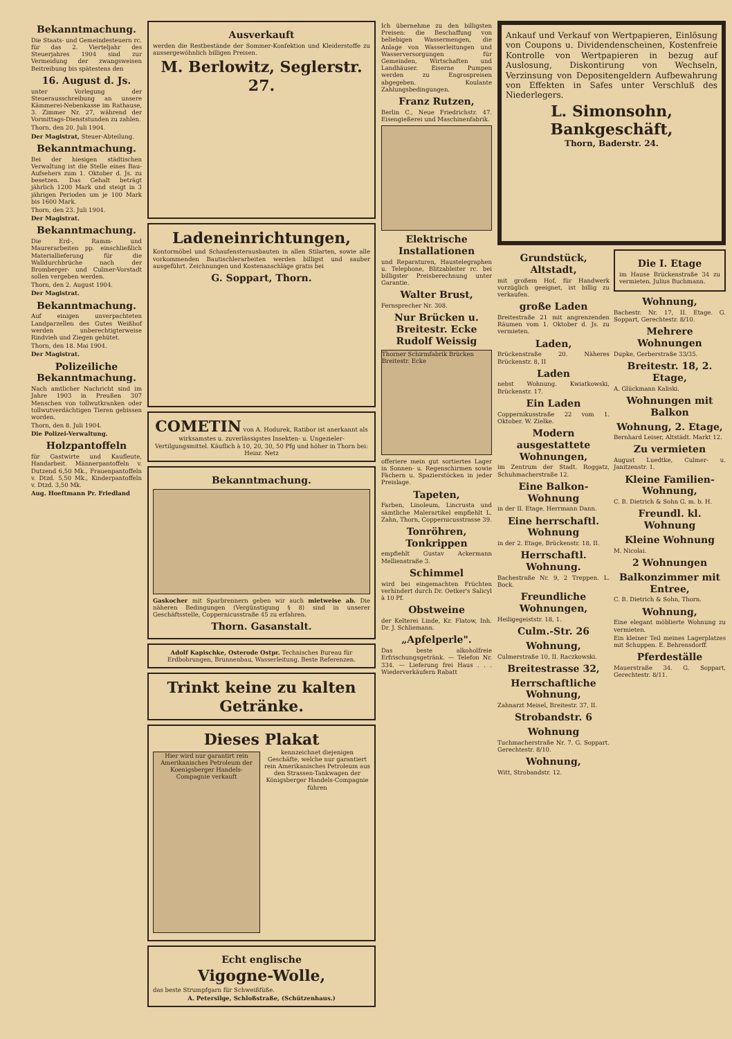Bekanntmachung.
Die Staats- und Gemeindesteuern rc. für das 2. Vierteljahr des Steuerjahres 1904 sind zur Vermeidung der zwangsweisen Beitreibung bis spätestens den
16. August d. Js.
unter Vorlegung der Steuerausschreibung an unsere Kämmerei-Nebenkasse im Rathause, 3. Zimmer Nr. 27, während der Vormittags-Dienststunden zu zahlen.
Thorn, den 20. Juli 1904.
Der Magistrat, Steuer-Abteilung.
Bekanntmachung.
Bei der hiesigen städtischen Verwaltung ist die Stelle eines Bau-Aufsehers zum 1. Oktober d. Js. zu besetzen. Das Gehalt beträgt jährlich 1200 Mark und steigt in 3 jährigen Perioden um je 100 Mark bis 1600 Mark.
Thorn, den 23. Juli 1904.
Der Magistrat.
Bekanntmachung.
Die Erd-, Ramm- und Maurerarbeiten pp. einschließlich Materiallieferung für die Walldurchbrüche nach der Bromberger- und Culmer-Vorstadt sollen vergeben werden.
Thorn, den 2. August 1904.
Der Magistrat.
Bekanntmachung.
Auf einigen unverpachteten Landparzellen des Gutes Weißhof werden unberechtigterweise Rindvieh und Ziegen gehütet.
Thorn, den 18. Mai 1904.
Der Magistrat.
Polizeiliche Bekanntmachung.
Nach amtlicher Nachricht sind im Jahre 1903 in Preußen 307 Menschen von tollwutkranken oder tollwutverdächtigen Tieren gebissen worden.
Thorn, den 8. Juli 1904.
Die Polizei-Verwaltung.
Holzpantoffeln
für Gastwirte und Kaufleute, Handarbeit. Männerpantoffeln v. Dutzend 6,50 Mk., Frauenpantoffeln v. Dtzd. 5,50 Mk., Kinderpantoffeln v. Dtzd. 3,50 Mk.
Aug. Hoeftmann Pr. Friedland
Ausverkauft
werden die Restbestände der Sommer-Konfektion und Kleiderstoffe zu aussergewöhnlich billigen Preisen.
M. Berlowitz, Seglerstr. 27.
Ladeneinrichtungen,
Kontormöbel und Schaufensterausbauten in allen Stilarten, sowie alle vorkommenden Bautischlerarbeiten werden billigst und sauber ausgeführt. Zeichnungen und Kostenanschläge gratis bei
G. Soppart, Thorn.
COMETIN von A. Hodurek, Ratibor ist anerkannt als wirksamstes u. zuverlässigstes Insekten- u. Ungezieler-Vertilgungsmittel. Käuflich à 10, 20, 30, 50 Pfg und höher in Thorn bei: Heinr. Netz
Bekanntmachung.
Gaskocher mit Sparbrennern geben wir auch mietweise ab. Die näheren Bedingungen (Vergünstigung § 8) sind in unserer Geschäftsstelle, Coppernicusstraße 45 zu erfahren.
Thorn. Gasanstalt.
Adolf Kapischke, Osterode Ostpr. Technisches Bureau für Erdbohrungen, Brunnenbau, Wasserleitung. Beste Referenzen.
Trinkt keine zu kalten Getränke.
Dieses Plakat
Hier wird nur garantirt rein Amerikanisches Petroleum der Koenigsberger Handels-Compagnie verkauft
kennzeichnet diejenigen Geschäfte, welche nur garantiert rein Amerikanisches Petroleum aus den Strassen-Tankwagen der Königsberger Handels-Compagnie führen
Echt englische
Vigogne-Wolle,
das beste Strumpfgarn für Schweißfüße.
A. Petersilge, Schloßstraße, (Schützenhaus.)
Ich übernehme zu den billigsten Preisen: die Beschaffung von beliebigen Wassermengen, die Anlage von Wasserleitungen und Wasserversorgungen für Gemeinden, Wirtschaften und Landhäuser. Eiserne Pumpen werden zu Engrospreisen abgegeben. Koulante Zahlungsbedingungen.
Franz Rutzen,
Berlin C., Neue Friedrichstr. 47. Eisengießerei und Maschinenfabrik.
Elektrische Installationen
und Reparaturen, Haustelegraphen u. Telephone, Blitzableiter rc. bei billigster Preisberechnung unter Garantie.
Walter Brust,
Fernsprecher Nr. 308.
Nur Brücken u. Breitestr. Ecke Rudolf Weissig
Thorner Schirmfabrik Brücken Breitestr. Ecke
offeriere mein gut sortiertes Lager in Sonnen- u. Regenschirmen sowie Fächern u. Spazierstöcken in jeder Preislage.
Tapeten,
Farben, Linoleum, Lincrusta und sämtliche Malerartikel empfiehlt L. Zahn, Thorn, Coppernicusstrasse 39.
Tonröhren, Tonkrippen
empfiehlt Gustav Ackermann Mellienstraße 3.
Schimmel
wird bei eingemachten Früchten verhindert durch Dr. Oetker's Salicyl à 10 Pf.
Obstweine
der Kelterei Linde, Kr. Flatow, Inh. Dr. J. Schliemann.
„Apfelperle".
Das beste alkoholfreie Erfrischungsgetränk. — Telefon Nr. 334. — Lieferung frei Haus . . . Wiederverkäufern Rabatt
Ankauf und Verkauf von Wertpapieren, Einlösung von Coupons u. Dividendenscheinen, Kostenfreie Kontrolle von Wertpapieren in bezug auf Auslosung, Diskontirung von Wechseln, Verzinsung von Depositengeldern Aufbewahrung von Effekten in Safes unter Verschluß des Niederlegers.
L. Simonsohn, Bankgeschäft,
Thorn, Baderstr. 24.
Grundstück, Altstadt,
mit großem Hof, für Handwerk vorzüglich geeignet, ist billig zu verkaufen.
große Laden
Breitestraße 21 mit angrenzenden Räumen vom 1. Oktober d. Js. zu vermieten.
Laden,
Brückenstraße 20. Näheres Brückenstr. 8, II
Laden
nebst Wohnung. Kwiatkowski, Brückenstr. 17.
Ein Laden
Coppernikusstraße 22 vom 1. Oktober. W. Zielke.
Modern ausgestattete Wohnungen,
im Zentrum der Stadt. Roggatz, Schuhmacherstraße 12.
Eine Balkon-Wohnung
in der II. Etage. Herrmann Dann.
Eine herrschaftl. Wohnung
in der 2. Etage, Brückenstr. 18, II.
Herrschaftl. Wohnung.
Bachestraße Nr. 9, 2 Treppen. L. Bock.
Freundliche Wohnungen,
Heiligegeiststr. 18, 1.
Culm.-Str. 26
Wohnung,
Culmerstraße 10, II. Raczkowski.
Breitestrasse 32,
Herrschaftliche Wohnung,
Zahnarzt Meisel, Breitestr. 37, II.
Strobandstr. 6
Wohnung
Tuchmacherstraße Nr. 7. G. Soppart. Gerechtestr. 8/10.
Wohnung,
Witt, Strobandstr. 12.
Die I. Etage
im Hause Brückenstraße 34 zu vermieten. Julius Buchmann.
Wohnung,
Bachestr. Nr. 17, II. Etage. G. Soppart, Gerechtestr. 8/10.
Mehrere Wohnungen
Dupke, Gerberstraße 33/35.
Breitestr. 18, 2. Etage,
A. Glückmann Kaliski.
Wohnungen mit Balkon
Wohnung, 2. Etage,
Bernhard Leiser, Altstädt. Markt 12.
Zu vermieten
August Luedtke, Culmer- u. Janitzenstr. 1.
Kleine Familien-Wohnung,
C. B. Dietrich & Sohn G. m. b. H.
Freundl. kl. Wohnung
Kleine Wohnung
M. Nicolai.
2 Wohnungen
Balkonzimmer mit Entree,
C. B. Dietrich & Sohn, Thorn.
Wohnung,
Eine elegant möblierte Wohnung zu vermieten.
Ein kleiner Teil meines Lagerplatzes mit Schuppen. E. Behrensdorff.
Pferdeställe
Mauerstraße 34. G. Soppart, Gerechtestr. 8/11.